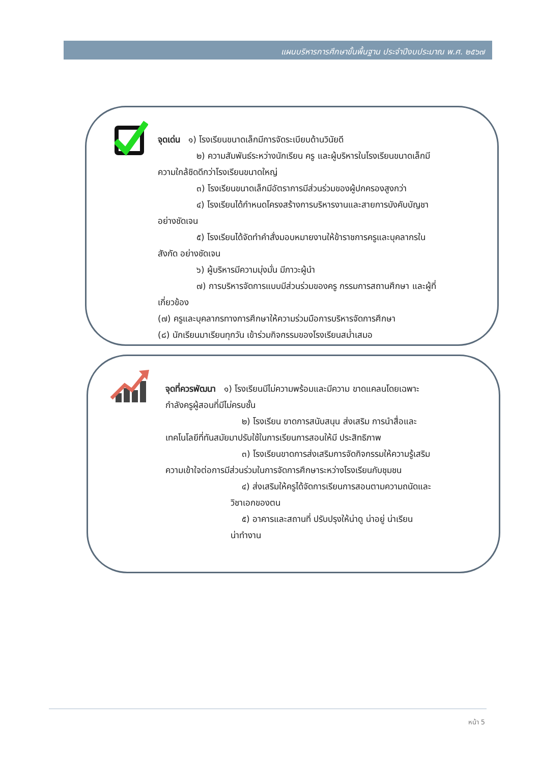แผนบริหารการศึกษาขั้นพื้นฐาน ประจำปีงบประมาณ พ.ศ. ๒๕๖๗
จุดเด่น ๑) โรงเรียนขนาดเล็กมีการจัดระเบียบด้านวินัยดี
๒) ความสัมพันธ์ระหว่างนักเรียน ครู และผู้บริหารในโรงเรียนขนาดเล็กมี
ความใกล้ชิดดีกว่าโรงเรียนขนาดใหญ่
๓) โรงเรียนขนาดเล็กมีอัตราการมีส่วนร่วมของผู้ปกครองสูงกว่า
๔) โรงเรียนได้กำหนดโครงสร้างการบริหารงานและสายการบังคับบัญชา
อย่างชัดเจน
๕) โรงเรียนได้จัดทำคำสั่งมอบหมายงานให้ข้าราชการครูและบุคลากรใน
สังกัด อย่างชัดเจน
๖) ผู้บริหารมีความมุ่งมั่น มีภาวะผู้นำ
๗) การบริหารจัดการแบบมีส่วนร่วมของครู กรรมการสถานศึกษา และผู้ที่
เกี่ยวข้อง
(๗) ครูและบุคลากรทางการศึกษาให้ความร่วมมือการบริหารจัดการศึกษา
(๘) นักเรียนมาเรียนทุกวัน เข้าร่วมกิจกรรมของโรงเรียนสม่ำเสมอ
จุดที่ควรพัฒนา ๑) โรงเรียนมีไม่ความพร้อมและมีความ ขาดแคลนโดยเฉพาะ
กำลังครูผู้สอนที่มีไม่ครบชั้น
๒) โรงเรียน ขาดการสนับสนุน ส่งเสริม การนำสื่อและ
เทคโนโลยีที่ทันสมัยมาปรับใช้ในการเรียนการสอนให้มี ประสิทธิภาพ
๓) โรงเรียนขาดการส่งเสริมการจัดกิจกรรมให้ความรู้เสริม
ความเข้าใจต่อการมีส่วนร่วมในการจัดการศึกษาระหว่างโรงเรียนกับชุมชน
๔) ส่งเสริมให้ครูได้จัดการเรียนการสอนตามความถนัดและ
วิชาเอกของตน
๕) อาคารและสถานที่ ปรับปรุงให้น่าดู น่าอยู่ น่าเรียน
น่าทำงาน
หน้า 5